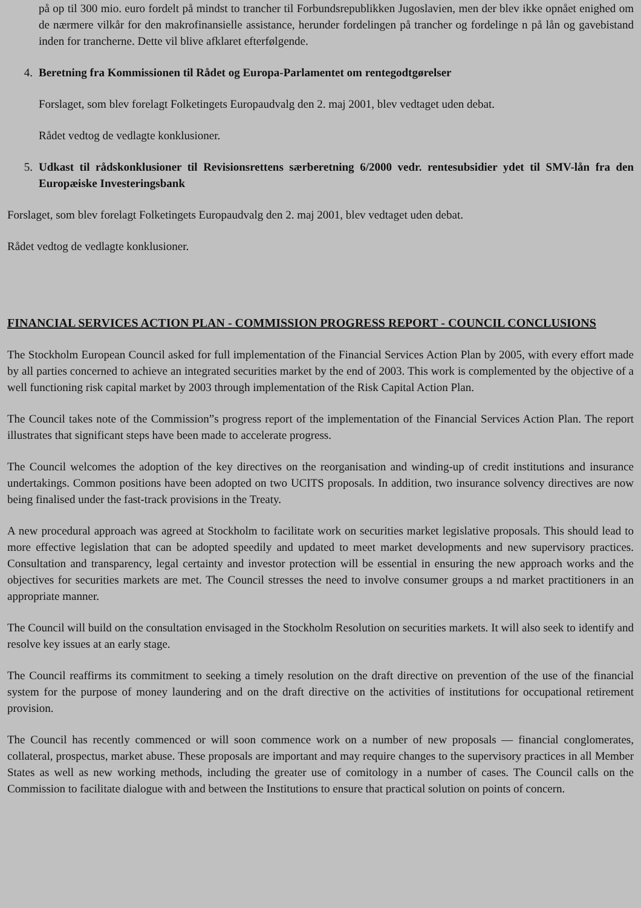på op til 300 mio. euro fordelt på mindst to trancher til Forbundsrepublikken Jugoslavien, men der blev ikke opnået enighed om de nærmere vilkår for den makrofinansielle assistance, herunder fordelingen på trancher og fordelinge n på lån og gavebistand inden for trancherne. Dette vil blive afklaret efterfølgende.
4. Beretning fra Kommissionen til Rådet og Europa-Parlamentet om rentegodtgørelser
Forslaget, som blev forelagt Folketingets Europaudvalg den 2. maj 2001, blev vedtaget uden debat.
Rådet vedtog de vedlagte konklusioner.
5. Udkast til rådskonklusioner til Revisionsrettens særberetning 6/2000 vedr. rentesubsidier ydet til SMV-lån fra den Europæiske Investeringsbank
Forslaget, som blev forelagt Folketingets Europaudvalg den 2. maj 2001, blev vedtaget uden debat.
Rådet vedtog de vedlagte konklusioner.
FINANCIAL SERVICES ACTION PLAN - COMMISSION PROGRESS REPORT - COUNCIL CONCLUSIONS
The Stockholm European Council asked for full implementation of the Financial Services Action Plan by 2005, with every effort made by all parties concerned to achieve an integrated securities market by the end of 2003. This work is complemented by the objective of a well functioning risk capital market by 2003 through implementation of the Risk Capital Action Plan.
The Council takes note of the Commission”s progress report of the implementation of the Financial Services Action Plan. The report illustrates that significant steps have been made to accelerate progress.
The Council welcomes the adoption of the key directives on the reorganisation and winding-up of credit institutions and insurance undertakings. Common positions have been adopted on two UCITS proposals. In addition, two insurance solvency directives are now being finalised under the fast-track provisions in the Treaty.
A new procedural approach was agreed at Stockholm to facilitate work on securities market legislative proposals. This should lead to more effective legislation that can be adopted speedily and updated to meet market developments and new supervisory practices. Consultation and transparency, legal certainty and investor protection will be essential in ensuring the new approach works and the objectives for securities markets are met. The Council stresses the need to involve consumer groups a nd market practitioners in an appropriate manner.
The Council will build on the consultation envisaged in the Stockholm Resolution on securities markets. It will also seek to identify and resolve key issues at an early stage.
The Council reaffirms its commitment to seeking a timely resolution on the draft directive on prevention of the use of the financial system for the purpose of money laundering and on the draft directive on the activities of institutions for occupational retirement provision.
The Council has recently commenced or will soon commence work on a number of new proposals — financial conglomerates, collateral, prospectus, market abuse. These proposals are important and may require changes to the supervisory practices in all Member States as well as new working methods, including the greater use of comitology in a number of cases. The Council calls on the Commission to facilitate dialogue with and between the Institutions to ensure that practical solution on points of concern.